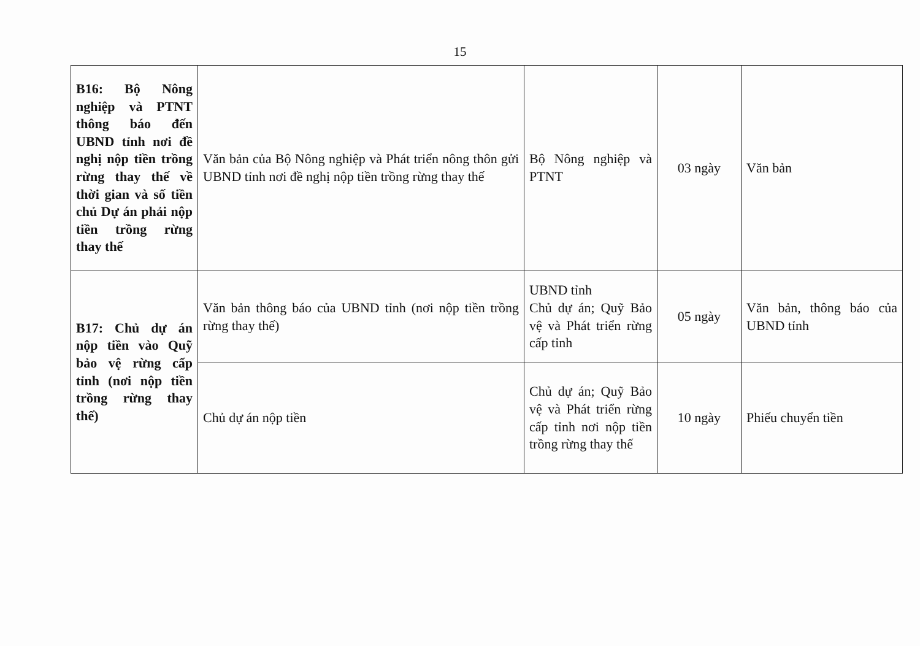15
| B16: Bộ Nông nghiệp và PTNT thông báo đến UBND tỉnh nơi đề nghị nộp tiền trồng rừng thay thế về thời gian và số tiền chủ Dự án phải nộp tiền trồng rừng thay thế | Văn bản của Bộ Nông nghiệp và Phát triển nông thôn gửi UBND tỉnh nơi đề nghị nộp tiền trồng rừng thay thế | Bộ Nông nghiệp và PTNT | 03 ngày | Văn bản |
| B17: Chủ dự án nộp tiền vào Quỹ bảo vệ rừng cấp tỉnh (nơi nộp tiền trồng rừng thay thế) | Văn bản thông báo của UBND tỉnh (nơi nộp tiền trồng rừng thay thế) | UBND tỉnh Chủ dự án; Quỹ Bảo vệ và Phát triển rừng cấp tỉnh | 05 ngày | Văn bản, thông báo của UBND tỉnh |
| | Chủ dự án nộp tiền | Chủ dự án; Quỹ Bảo vệ và Phát triển rừng cấp tỉnh nơi nộp tiền trồng rừng thay thế | 10 ngày | Phiếu chuyển tiền |